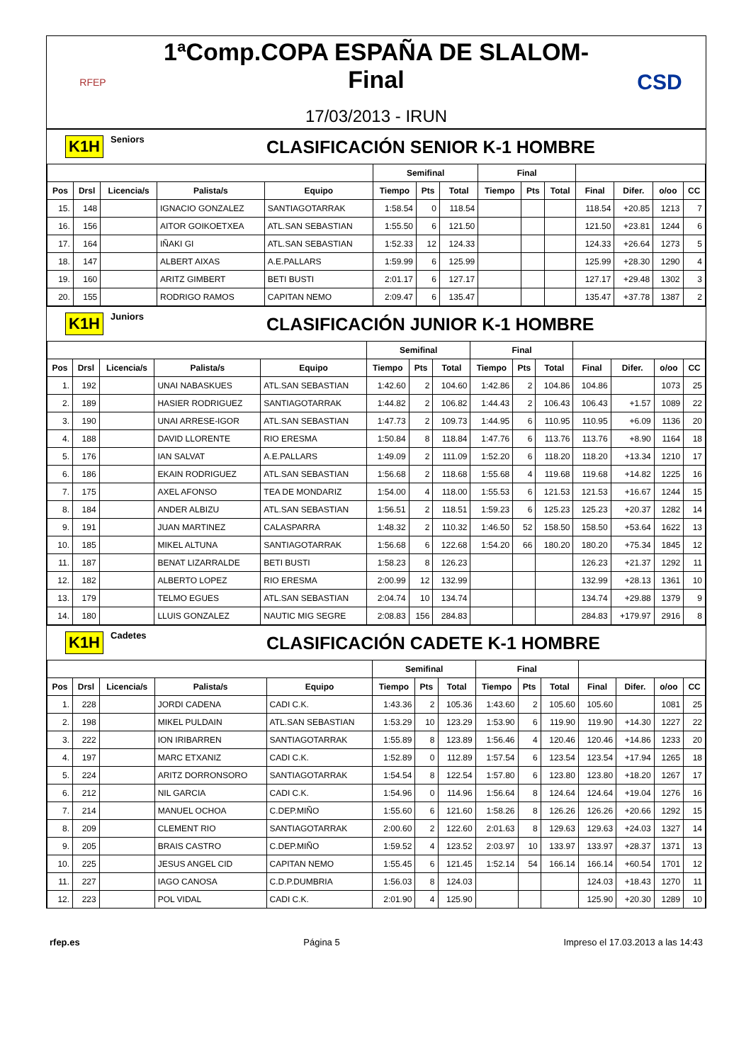RFEP
1ªComp.COPA ESPAÑA DE SLALOM-Final
17/03/2013 - IRUN
CSD
K1H Seniors CLASIFICACIÓN SENIOR K-1 HOMBRE
| | | | | | Semifinal | | | Final | | | | | | |
| --- | --- | --- | --- | --- | --- | --- | --- | --- | --- | --- | --- | --- | --- | --- |
| Pos | Drsl | Licencia/s | Palista/s | Equipo | Tiempo | Pts | Total | Tiempo | Pts | Total | Final | Difer. | o/oo | CC |
| 15. | 148 | | IGNACIO GONZALEZ | SANTIAGOTARRAK | 1:58.54 | 0 | 118.54 | | | | 118.54 | +20.85 | 1213 | 7 |
| 16. | 156 | | AITOR GOIKOETXEA | ATL.SAN SEBASTIAN | 1:55.50 | 6 | 121.50 | | | | 121.50 | +23.81 | 1244 | 6 |
| 17. | 164 | | IÑAKI GI | ATL.SAN SEBASTIAN | 1:52.33 | 12 | 124.33 | | | | 124.33 | +26.64 | 1273 | 5 |
| 18. | 147 | | ALBERT AIXAS | A.E.PALLARS | 1:59.99 | 6 | 125.99 | | | | 125.99 | +28.30 | 1290 | 4 |
| 19. | 160 | | ARITZ GIMBERT | BETI BUSTI | 2:01.17 | 6 | 127.17 | | | | 127.17 | +29.48 | 1302 | 3 |
| 20. | 155 | | RODRIGO RAMOS | CAPITAN NEMO | 2:09.47 | 6 | 135.47 | | | | 135.47 | +37.78 | 1387 | 2 |
K1H Juniors CLASIFICACIÓN JUNIOR K-1 HOMBRE
| | | | | | Semifinal | | | Final | | | | | | |
| --- | --- | --- | --- | --- | --- | --- | --- | --- | --- | --- | --- | --- | --- | --- |
| Pos | Drsl | Licencia/s | Palista/s | Equipo | Tiempo | Pts | Total | Tiempo | Pts | Total | Final | Difer. | o/oo | CC |
| 1. | 192 | | UNAI NABASKUES | ATL.SAN SEBASTIAN | 1:42.60 | 2 | 104.60 | 1:42.86 | 2 | 104.86 | 104.86 | | 1073 | 25 |
| 2. | 189 | | HASIER RODRIGUEZ | SANTIAGOTARRAK | 1:44.82 | 2 | 106.82 | 1:44.43 | 2 | 106.43 | 106.43 | +1.57 | 1089 | 22 |
| 3. | 190 | | UNAI ARRESE-IGOR | ATL.SAN SEBASTIAN | 1:47.73 | 2 | 109.73 | 1:44.95 | 6 | 110.95 | 110.95 | +6.09 | 1136 | 20 |
| 4. | 188 | | DAVID LLORENTE | RIO ERESMA | 1:50.84 | 8 | 118.84 | 1:47.76 | 6 | 113.76 | 113.76 | +8.90 | 1164 | 18 |
| 5. | 176 | | IAN SALVAT | A.E.PALLARS | 1:49.09 | 2 | 111.09 | 1:52.20 | 6 | 118.20 | 118.20 | +13.34 | 1210 | 17 |
| 6. | 186 | | EKAIN RODRIGUEZ | ATL.SAN SEBASTIAN | 1:56.68 | 2 | 118.68 | 1:55.68 | 4 | 119.68 | 119.68 | +14.82 | 1225 | 16 |
| 7. | 175 | | AXEL AFONSO | TEA DE MONDARIZ | 1:54.00 | 4 | 118.00 | 1:55.53 | 6 | 121.53 | 121.53 | +16.67 | 1244 | 15 |
| 8. | 184 | | ANDER ALBIZU | ATL.SAN SEBASTIAN | 1:56.51 | 2 | 118.51 | 1:59.23 | 6 | 125.23 | 125.23 | +20.37 | 1282 | 14 |
| 9. | 191 | | JUAN MARTINEZ | CALASPARRA | 1:48.32 | 2 | 110.32 | 1:46.50 | 52 | 158.50 | 158.50 | +53.64 | 1622 | 13 |
| 10. | 185 | | MIKEL ALTUNA | SANTIAGOTARRAK | 1:56.68 | 6 | 122.68 | 1:54.20 | 66 | 180.20 | 180.20 | +75.34 | 1845 | 12 |
| 11. | 187 | | BENAT LIZARRALDE | BETI BUSTI | 1:58.23 | 8 | 126.23 | | | | 126.23 | +21.37 | 1292 | 11 |
| 12. | 182 | | ALBERTO LOPEZ | RIO ERESMA | 2:00.99 | 12 | 132.99 | | | | 132.99 | +28.13 | 1361 | 10 |
| 13. | 179 | | TELMO EGUES | ATL.SAN SEBASTIAN | 2:04.74 | 10 | 134.74 | | | | 134.74 | +29.88 | 1379 | 9 |
| 14. | 180 | | LLUIS GONZALEZ | NAUTIC MIG SEGRE | 2:08.83 | 156 | 284.83 | | | | 284.83 | +179.97 | 2916 | 8 |
K1H Cadetes CLASIFICACIÓN CADETE K-1 HOMBRE
| | | | | | Semifinal | | | Final | | | | | | |
| --- | --- | --- | --- | --- | --- | --- | --- | --- | --- | --- | --- | --- | --- | --- |
| Pos | Drsl | Licencia/s | Palista/s | Equipo | Tiempo | Pts | Total | Tiempo | Pts | Total | Final | Difer. | o/oo | CC |
| 1. | 228 | | JORDI CADENA | CADI C.K. | 1:43.36 | 2 | 105.36 | 1:43.60 | 2 | 105.60 | 105.60 | | 1081 | 25 |
| 2. | 198 | | MIKEL PULDAIN | ATL.SAN SEBASTIAN | 1:53.29 | 10 | 123.29 | 1:53.90 | 6 | 119.90 | 119.90 | +14.30 | 1227 | 22 |
| 3. | 222 | | ION IRIBARREN | SANTIAGOTARRAK | 1:55.89 | 8 | 123.89 | 1:56.46 | 4 | 120.46 | 120.46 | +14.86 | 1233 | 20 |
| 4. | 197 | | MARC ETXANIZ | CADI C.K. | 1:52.89 | 0 | 112.89 | 1:57.54 | 6 | 123.54 | 123.54 | +17.94 | 1265 | 18 |
| 5. | 224 | | ARITZ DORRONSORO | SANTIAGOTARRAK | 1:54.54 | 8 | 122.54 | 1:57.80 | 6 | 123.80 | 123.80 | +18.20 | 1267 | 17 |
| 6. | 212 | | NIL GARCIA | CADI C.K. | 1:54.96 | 0 | 114.96 | 1:56.64 | 8 | 124.64 | 124.64 | +19.04 | 1276 | 16 |
| 7. | 214 | | MANUEL OCHOA | C.DEP.MIÑO | 1:55.60 | 6 | 121.60 | 1:58.26 | 8 | 126.26 | 126.26 | +20.66 | 1292 | 15 |
| 8. | 209 | | CLEMENT RIO | SANTIAGOTARRAK | 2:00.60 | 2 | 122.60 | 2:01.63 | 8 | 129.63 | 129.63 | +24.03 | 1327 | 14 |
| 9. | 205 | | BRAIS CASTRO | C.DEP.MIÑO | 1:59.52 | 4 | 123.52 | 2:03.97 | 10 | 133.97 | 133.97 | +28.37 | 1371 | 13 |
| 10. | 225 | | JESUS ANGEL CID | CAPITAN NEMO | 1:55.45 | 6 | 121.45 | 1:52.14 | 54 | 166.14 | 166.14 | +60.54 | 1701 | 12 |
| 11. | 227 | | IAGO CANOSA | C.D.P.DUMBRIA | 1:56.03 | 8 | 124.03 | | | | 124.03 | +18.43 | 1270 | 11 |
| 12. | 223 | | POL VIDAL | CADI C.K. | 2:01.90 | 4 | 125.90 | | | | 125.90 | +20.30 | 1289 | 10 |
rfep.es Página 5 Impreso el 17.03.2013 a las 14:43